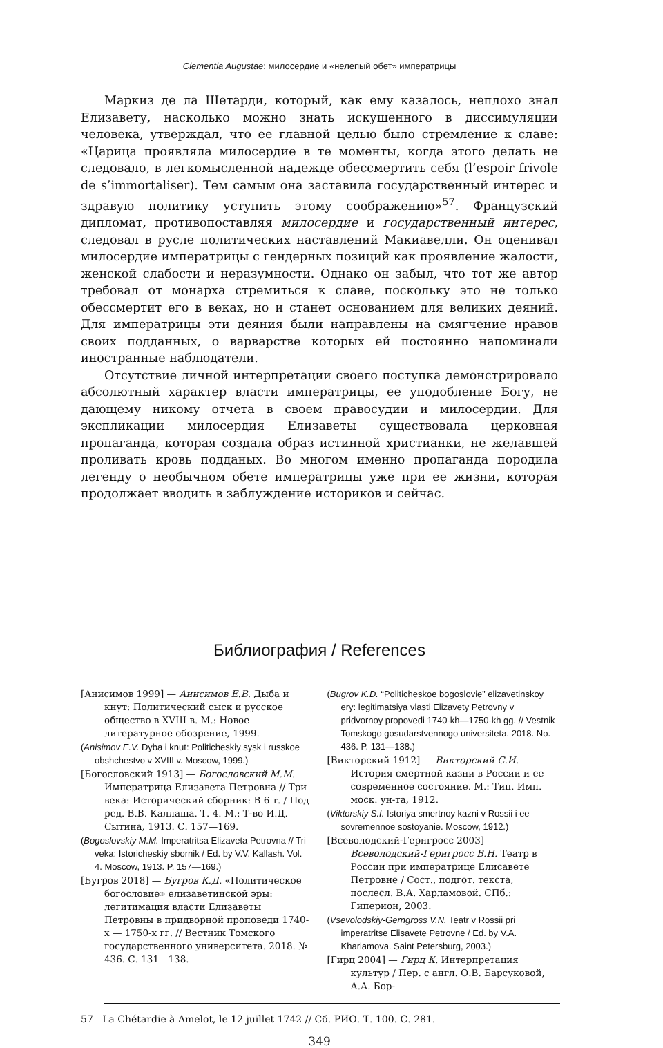Clementia Augustae: милосердие и «нелепый обет» императрицы
Маркиз де ла Шетарди, который, как ему казалось, неплохо знал Елизавету, насколько можно знать искушенного в диссимуляции человека, утверждал, что ее главной целью было стремление к славе: «Царица проявляла милосердие в те моменты, когда этого делать не следовало, в легкомысленной надежде обессмертить себя (l’espoir frivole de s’immortaliser). Тем самым она заставила государственный интерес и здравую политику уступить этому соображению»<sup>57</sup>. Французский дипломат, противопоставляя милосердие и государственный интерес, следовал в русле политических наставлений Макиавелли. Он оценивал милосердие императрицы с гендерных позиций как проявление жалости, женской слабости и неразумности. Однако он забыл, что тот же автор требовал от монарха стремиться к славе, поскольку это не только обессмертит его в веках, но и станет основанием для великих деяний. Для императрицы эти деяния были направлены на смягчение нравов своих подданных, о варварстве которых ей постоянно напоминали иностранные наблюдатели.
Отсутствие личной интерпретации своего поступка демонстрировало абсолютный характер власти императрицы, ее уподобление Богу, не дающему никому отчета в своем правосудии и милосердии. Для экспликации милосердия Елизаветы существовала церковная пропаганда, которая создала образ истинной христианки, не желавшей проливать кровь подданых. Во многом именно пропаганда породила легенду о необычном обете императрицы уже при ее жизни, которая продолжает вводить в заблуждение историков и сейчас.
Библиография / References
[Анисимов 1999] — Анисимов Е.В. Дыба и кнут: Политический сыск и русское общество в XVIII в. М.: Новое литературное обозрение, 1999.
(Anisimov E.V. Dyba i knut: Politicheskiy sysk i russkoe obshchestvo v XVIII v. Moscow, 1999.)
[Богословский 1913] — Богословский М.М. Императрица Елизавета Петровна // Три века: Исторический сборник: В 6 т. / Под ред. В.В. Каллаша. Т. 4. М.: Т-во И.Д. Сытина, 1913. С. 157—169.
(Bogoslovskiy M.M. Imperatritsa Elizaveta Petrovna // Tri veka: Istoricheskiy sbornik / Ed. by V.V. Kallash. Vol. 4. Moscow, 1913. P. 157—169.)
[Бугров 2018] — Бугров К.Д. «Политическое богословие» елизаветинской эры: легитимация власти Елизаветы Петровны в придворной проповеди 1740-х — 1750-х гг. // Вестник Томского государственного университета. 2018. № 436. С. 131—138.
(Bugrov K.D. “Politicheskoe bogoslovie” elizavetinskoy ery: legitimatsiya vlasti Elizavety Petrovny v pridvornoy propovedi 1740-kh—1750-kh gg. // Vestnik Tomskogo gosudarstvennogo universiteta. 2018. No. 436. P. 131—138.)
[Викторский 1912] — Викторский С.И. История смертной казни в России и ее современное состояние. М.: Тип. Имп. моск. ун-та, 1912.
(Viktorskiy S.I. Istoriya smertnoy kazni v Rossii i ee sovremennoe sostoyanie. Moscow, 1912.)
[Всеволодский-Гернгросс 2003] — Всеволодский-Гернгросс В.Н. Театр в России при императрице Елисавете Петровне / Сост., подгот. текста, послесл. В.А. Харламовой. СПб.: Гиперион, 2003.
(Vsevolodskiy-Gerngross V.N. Teatr v Rossii pri imperatritse Elisavete Petrovne / Ed. by V.A. Kharlamova. Saint Petersburg, 2003.)
[Гирц 2004] — Гирц К. Интерпретация культур / Пер. с англ. О.В. Барсуковой, А.А. Бор-
57 La Chétardie à Amelot, le 12 juillet 1742 // Сб. РИО. Т. 100. С. 281.
349